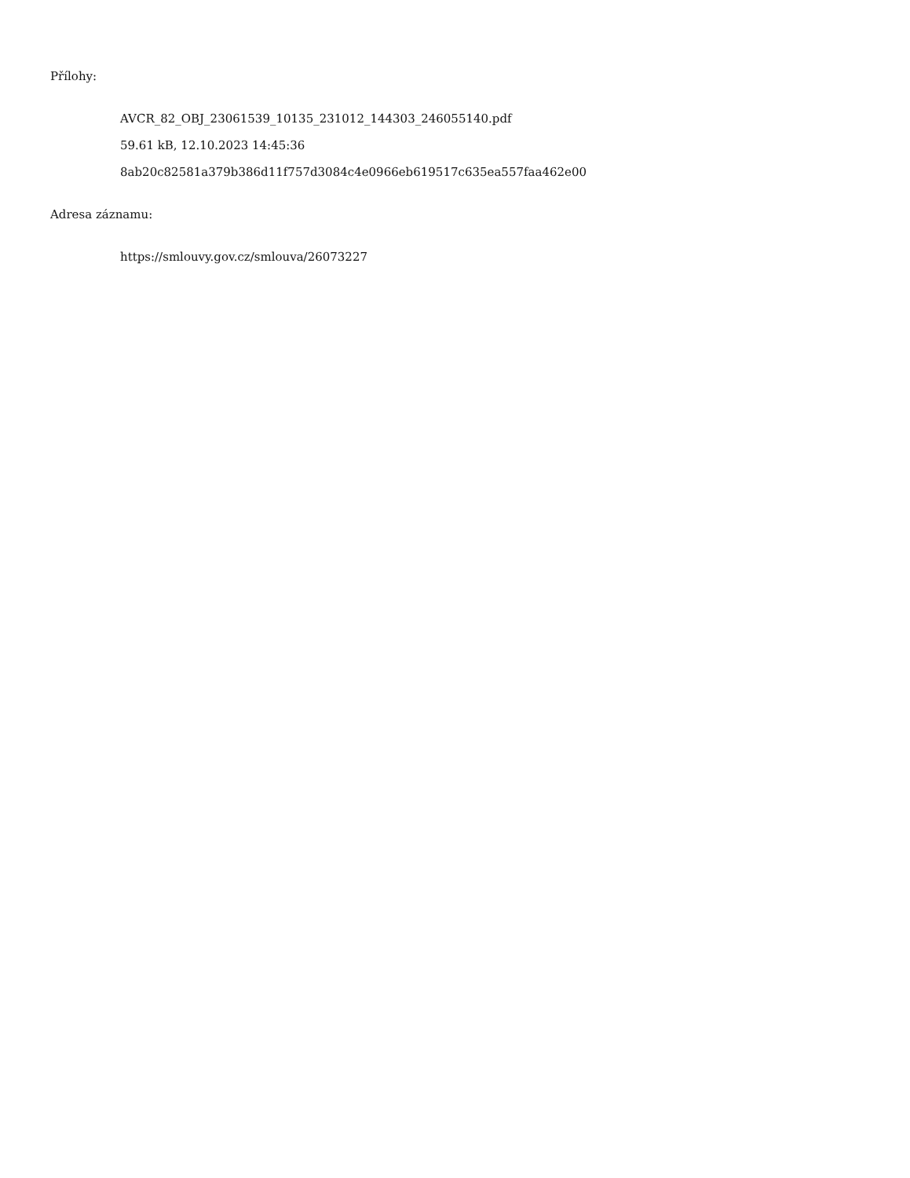Přílohy:
AVCR_82_OBJ_23061539_10135_231012_144303_246055140.pdf
59.61 kB, 12.10.2023 14:45:36
8ab20c82581a379b386d11f757d3084c4e0966eb619517c635ea557faa462e00
Adresa záznamu:
https://smlouvy.gov.cz/smlouva/26073227